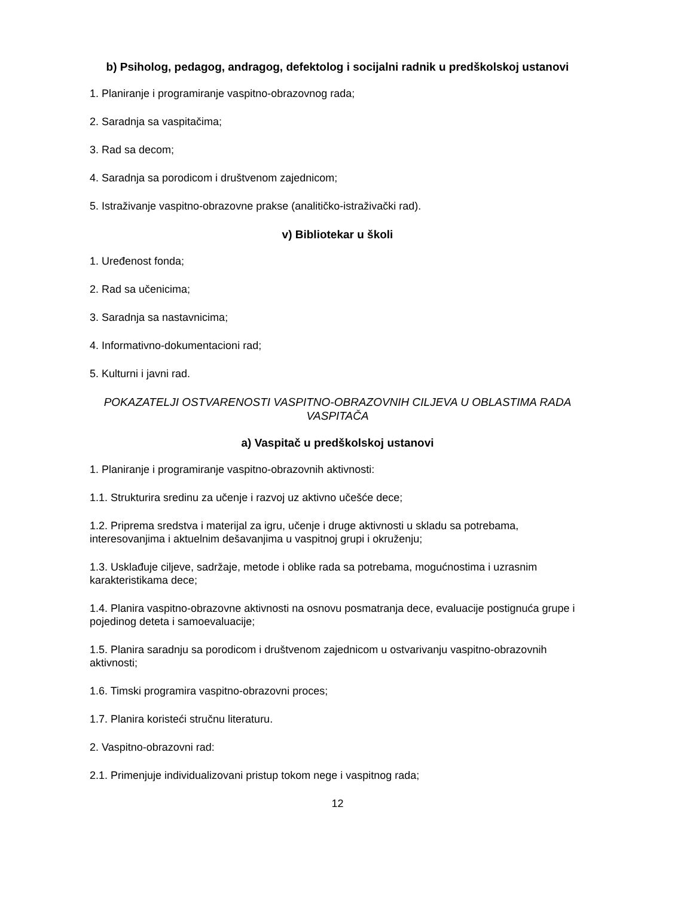b) Psiholog, pedagog, andragog, defektolog i socijalni radnik u predškolskoj ustanovi
1. Planiranje i programiranje vaspitno-obrazovnog rada;
2. Saradnja sa vaspitačima;
3. Rad sa decom;
4. Saradnja sa porodicom i društvenom zajednicom;
5. Istraživanje vaspitno-obrazovne prakse (analitičko-istraživački rad).
v) Bibliotekar u školi
1. Uređenost fonda;
2. Rad sa učenicima;
3. Saradnja sa nastavnicima;
4. Informativno-dokumentacioni rad;
5. Kulturni i javni rad.
POKAZATELJI OSTVARENOSTI VASPITNO-OBRAZOVNIH CILJEVA U OBLASTIMA RADA VASPITAČA
a) Vaspitač u predškolskoj ustanovi
1. Planiranje i programiranje vaspitno-obrazovnih aktivnosti:
1.1. Strukturira sredinu za učenje i razvoj uz aktivno učešće dece;
1.2. Priprema sredstva i materijal za igru, učenje i druge aktivnosti u skladu sa potrebama, interesovanjima i aktuelnim dešavanjima u vaspitnoj grupi i okruženju;
1.3. Usklađuje ciljeve, sadržaje, metode i oblike rada sa potrebama, mogućnostima i uzrasnim karakteristikama dece;
1.4. Planira vaspitno-obrazovne aktivnosti na osnovu posmatranja dece, evaluacije postignuća grupe i pojedinog deteta i samoevaluacije;
1.5. Planira saradnju sa porodicom i društvenom zajednicom u ostvarivanju vaspitno-obrazovnih aktivnosti;
1.6. Timski programira vaspitno-obrazovni proces;
1.7. Planira koristeći stručnu literaturu.
2. Vaspitno-obrazovni rad:
2.1. Primenjuje individualizovani pristup tokom nege i vaspitnog rada;
12